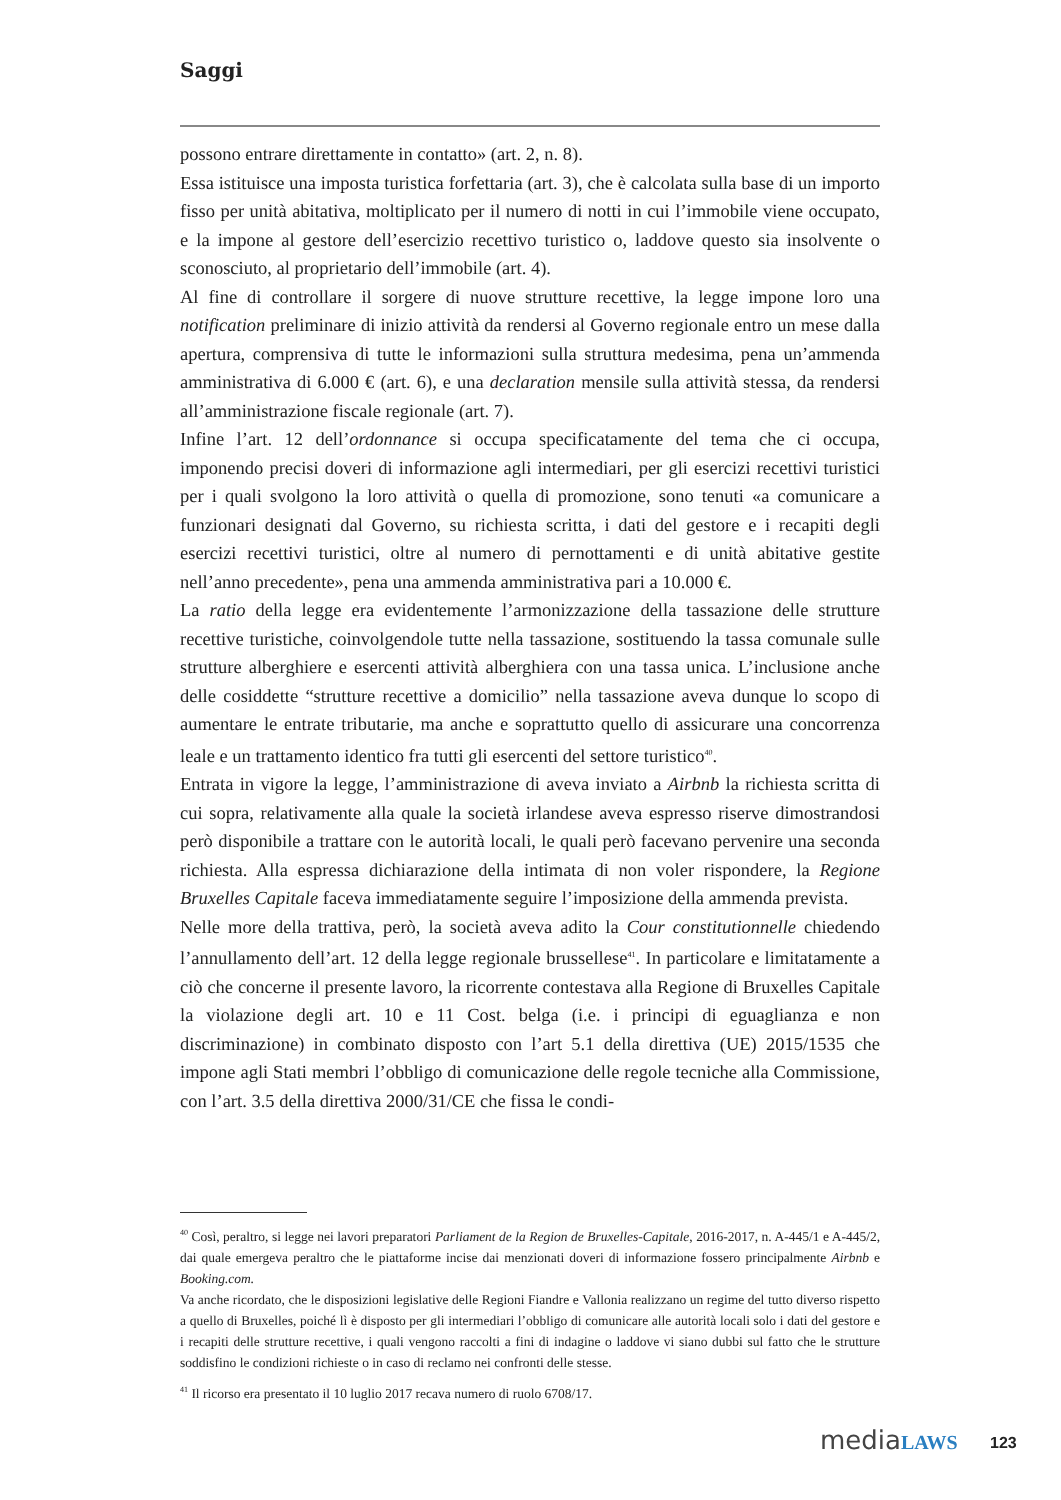Saggi
possono entrare direttamente in contatto» (art. 2, n. 8).
Essa istituisce una imposta turistica forfettaria (art. 3), che è calcolata sulla base di un importo fisso per unità abitativa, moltiplicato per il numero di notti in cui l’immobile viene occupato, e la impone al gestore dell’esercizio recettivo turistico o, laddove questo sia insolvente o sconosciuto, al proprietario dell’immobile (art. 4).
Al fine di controllare il sorgere di nuove strutture recettive, la legge impone loro una notification preliminare di inizio attività da rendersi al Governo regionale entro un mese dalla apertura, comprensiva di tutte le informazioni sulla struttura medesima, pena un’ammenda amministrativa di 6.000 € (art. 6), e una declaration mensile sulla attività stessa, da rendersi all’amministrazione fiscale regionale (art. 7).
Infine l’art. 12 dell’ordonnance si occupa specificatamente del tema che ci occupa, imponendo precisi doveri di informazione agli intermediari, per gli esercizi recettivi turistici per i quali svolgono la loro attività o quella di promozione, sono tenuti «a comunicare a funzionari designati dal Governo, su richiesta scritta, i dati del gestore e i recapiti degli esercizi recettivi turistici, oltre al numero di pernottamenti e di unità abitative gestite nell’anno precedente», pena una ammenda amministrativa pari a 10.000 €.
La ratio della legge era evidentemente l’armonizzazione della tassazione delle strutture recettive turistiche, coinvolgendole tutte nella tassazione, sostituendo la tassa comunale sulle strutture alberghiere e esercenti attività alberghiera con una tassa unica. L’inclusione anche delle cosiddette “strutture recettive a domicilio” nella tassazione aveva dunque lo scopo di aumentare le entrate tributarie, ma anche e soprattutto quello di assicurare una concorrenza leale e un trattamento identico fra tutti gli esercenti del settore turistico<sup>40</sup>.
Entrata in vigore la legge, l’amministrazione di aveva inviato a Airbnb la richiesta scritta di cui sopra, relativamente alla quale la società irlandese aveva espresso riserve dimostrandosi però disponibile a trattare con le autorità locali, le quali però facevano pervenire una seconda richiesta. Alla espressa dichiarazione della intimata di non voler rispondere, la Regione Bruxelles Capitale faceva immediatamente seguire l’imposizione della ammenda prevista.
Nelle more della trattiva, però, la società aveva adito la Cour constitutionnelle chiedendo l’annullamento dell’art. 12 della legge regionale brussellese<sup>41</sup>. In particolare e limitatamente a ciò che concerne il presente lavoro, la ricorrente contestava alla Regione di Bruxelles Capitale la violazione degli art. 10 e 11 Cost. belga (i.e. i principi di eguaglianza e non discriminazione) in combinato disposto con l’art 5.1 della direttiva (UE) 2015/1535 che impone agli Stati membri l’obbligo di comunicazione delle regole tecniche alla Commissione, con l’art. 3.5 della direttiva 2000/31/CE che fissa le condi-
<sup>40</sup> Così, peraltro, si legge nei lavori preparatori Parliament de la Region de Bruxelles-Capitale, 2016-2017, n. A-445/1 e A-445/2, dai quale emergeva peraltro che le piattaforme incise dai menzionati doveri di informazione fossero principalmente Airbnb e Booking.com.
Va anche ricordato, che le disposizioni legislative delle Regioni Fiandre e Vallonia realizzano un regime del tutto diverso rispetto a quello di Bruxelles, poiché lì è disposto per gli intermediari l’obbligo di comunicare alle autorità locali solo i dati del gestore e i recapiti delle strutture recettive, i quali vengono raccolti a fini di indagine o laddove vi siano dubbi sul fatto che le strutture soddisfino le condizioni richieste o in caso di reclamo nei confronti delle stesse.
<sup>41</sup> Il ricorso era presentato il 10 luglio 2017 recava numero di ruolo 6708/17.
mediaLAWS 123